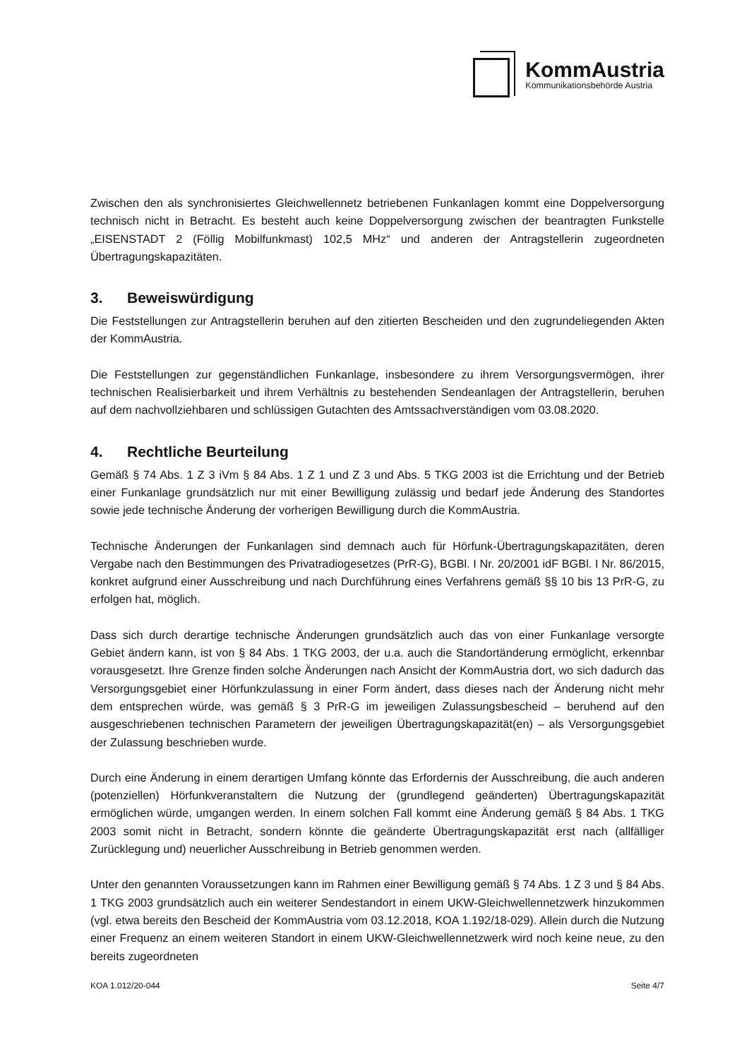KommAustria
Kommunikationsbehörde Austria
Zwischen den als synchronisiertes Gleichwellennetz betriebenen Funkanlagen kommt eine Doppelversorgung technisch nicht in Betracht. Es besteht auch keine Doppelversorgung zwischen der beantragten Funkstelle „EISENSTADT 2 (Föllig Mobilfunkmast) 102,5 MHz“ und anderen der Antragstellerin zugeordneten Übertragungskapazitäten.
3. Beweiswürdigung
Die Feststellungen zur Antragstellerin beruhen auf den zitierten Bescheiden und den zugrundeliegenden Akten der KommAustria.
Die Feststellungen zur gegenständlichen Funkanlage, insbesondere zu ihrem Versorgungsvermögen, ihrer technischen Realisierbarkeit und ihrem Verhältnis zu bestehenden Sendeanlagen der Antragstellerin, beruhen auf dem nachvollziehbaren und schlüssigen Gutachten des Amtssachverständigen vom 03.08.2020.
4. Rechtliche Beurteilung
Gemäß § 74 Abs. 1 Z 3 iVm § 84 Abs. 1 Z 1 und Z 3 und Abs. 5 TKG 2003 ist die Errichtung und der Betrieb einer Funkanlage grundsätzlich nur mit einer Bewilligung zulässig und bedarf jede Änderung des Standortes sowie jede technische Änderung der vorherigen Bewilligung durch die KommAustria.
Technische Änderungen der Funkanlagen sind demnach auch für Hörfunk-Übertragungskapazitäten, deren Vergabe nach den Bestimmungen des Privatradiogesetzes (PrR-G), BGBl. I Nr. 20/2001 idF BGBl. I Nr. 86/2015, konkret aufgrund einer Ausschreibung und nach Durchführung eines Verfahrens gemäß §§ 10 bis 13 PrR-G, zu erfolgen hat, möglich.
Dass sich durch derartige technische Änderungen grundsätzlich auch das von einer Funkanlage versorgte Gebiet ändern kann, ist von § 84 Abs. 1 TKG 2003, der u.a. auch die Standortänderung ermöglicht, erkennbar vorausgesetzt. Ihre Grenze finden solche Änderungen nach Ansicht der KommAustria dort, wo sich dadurch das Versorgungsgebiet einer Hörfunkzulassung in einer Form ändert, dass dieses nach der Änderung nicht mehr dem entsprechen würde, was gemäß § 3 PrR-G im jeweiligen Zulassungsbescheid – beruhend auf den ausgeschriebenen technischen Parametern der jeweiligen Übertragungskapazität(en) – als Versorgungsgebiet der Zulassung beschrieben wurde.
Durch eine Änderung in einem derartigen Umfang könnte das Erfordernis der Ausschreibung, die auch anderen (potenziellen) Hörfunkveranstaltern die Nutzung der (grundlegend geänderten) Übertragungskapazität ermöglichen würde, umgangen werden. In einem solchen Fall kommt eine Änderung gemäß § 84 Abs. 1 TKG 2003 somit nicht in Betracht, sondern könnte die geänderte Übertragungskapazität erst nach (allfälliger Zurücklegung und) neuerlicher Ausschreibung in Betrieb genommen werden.
Unter den genannten Voraussetzungen kann im Rahmen einer Bewilligung gemäß § 74 Abs. 1 Z 3 und § 84 Abs. 1 TKG 2003 grundsätzlich auch ein weiterer Sendestandort in einem UKW-Gleichwellennetzwerk hinzukommen (vgl. etwa bereits den Bescheid der KommAustria vom 03.12.2018, KOA 1.192/18-029). Allein durch die Nutzung einer Frequenz an einem weiteren Standort in einem UKW-Gleichwellennetzwerk wird noch keine neue, zu den bereits zugeordneten
KOA 1.012/20-044 Seite 4/7